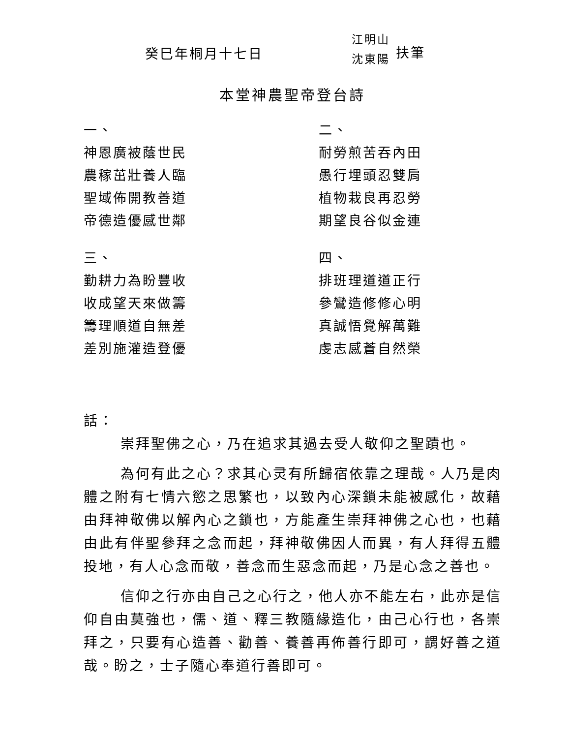癸巳年桐月十七日
江明山
沈東陽
扶筆
本堂神農聖帝登台詩
一、
神恩廣被蔭世民
農稼茁壯養人臨
聖域佈開教善道
帝德造優感世鄰
三、
勤耕力為盼豐收
收成望天來做籌
籌理順道自無差
差別施灌造登優
二、
耐勞煎苦吞內田
愚行埋頭忍雙肩
植物栽良再忍勞
期望良谷似金連
四、
排班理道道正行
參鸞造修修心明
真誠悟覺解萬難
虔志感蒼自然榮
話：
崇拜聖佛之心，乃在追求其過去受人敬仰之聖蹟也。
為何有此之心？求其心灵有所歸宿依靠之理哉。人乃是肉體之附有七情六慾之思繁也，以致內心深鎖未能被感化，故藉由拜神敬佛以解內心之鎖也，方能產生崇拜神佛之心也，也藉由此有伴聖參拜之念而起，拜神敬佛因人而異，有人拜得五體投地，有人心念而敬，善念而生惡念而起，乃是心念之善也。
信仰之行亦由自己之心行之，他人亦不能左右，此亦是信仰自由莫強也，儒、道、釋三教隨緣造化，由己心行也，各崇拜之，只要有心造善、勸善、養善再佈善行即可，謂好善之道哉。盼之，士子隨心奉道行善即可。